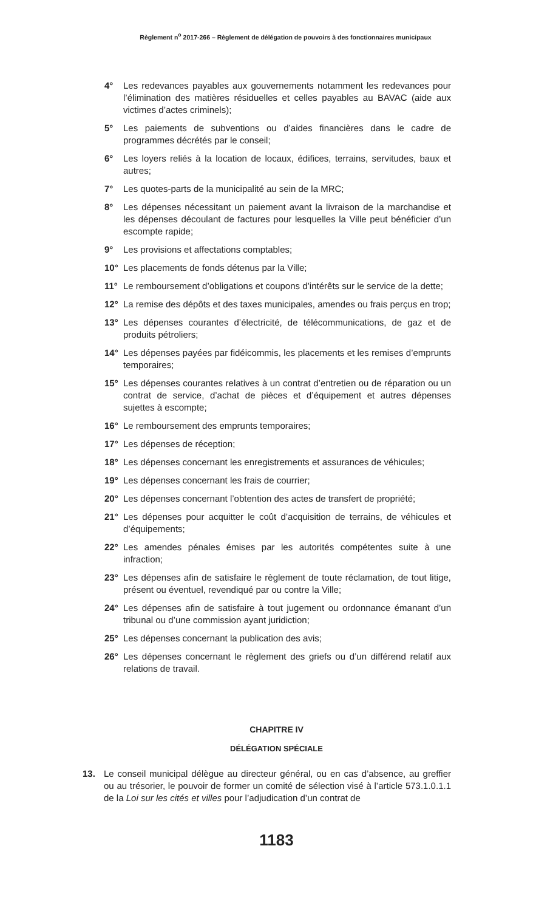Règlement n<sup>o</sup> 2017-266 – Règlement de délégation de pouvoirs à des fonctionnaires municipaux
4° Les redevances payables aux gouvernements notamment les redevances pour l’élimination des matières résiduelles et celles payables au BAVAC (aide aux victimes d’actes criminels);
5° Les paiements de subventions ou d’aides financières dans le cadre de programmes décrétés par le conseil;
6° Les loyers reliés à la location de locaux, édifices, terrains, servitudes, baux et autres;
7° Les quotes-parts de la municipalité au sein de la MRC;
8° Les dépenses nécessitant un paiement avant la livraison de la marchandise et les dépenses découlant de factures pour lesquelles la Ville peut bénéficier d’un escompte rapide;
9° Les provisions et affectations comptables;
10° Les placements de fonds détenus par la Ville;
11° Le remboursement d’obligations et coupons d’intérêts sur le service de la dette;
12° La remise des dépôts et des taxes municipales, amendes ou frais perçus en trop;
13° Les dépenses courantes d’électricité, de télécommunications, de gaz et de produits pétroliers;
14° Les dépenses payées par fidéicommis, les placements et les remises d’emprunts temporaires;
15° Les dépenses courantes relatives à un contrat d’entretien ou de réparation ou un contrat de service, d’achat de pièces et d’équipement et autres dépenses sujettes à escompte;
16° Le remboursement des emprunts temporaires;
17° Les dépenses de réception;
18° Les dépenses concernant les enregistrements et assurances de véhicules;
19° Les dépenses concernant les frais de courrier;
20° Les dépenses concernant l’obtention des actes de transfert de propriété;
21° Les dépenses pour acquitter le coût d’acquisition de terrains, de véhicules et d’équipements;
22° Les amendes pénales émises par les autorités compétentes suite à une infraction;
23° Les dépenses afin de satisfaire le règlement de toute réclamation, de tout litige, présent ou éventuel, revendiqué par ou contre la Ville;
24° Les dépenses afin de satisfaire à tout jugement ou ordonnance émanant d’un tribunal ou d’une commission ayant juridiction;
25° Les dépenses concernant la publication des avis;
26° Les dépenses concernant le règlement des griefs ou d’un différend relatif aux relations de travail.
CHAPITRE IV
DÉLÉGATION SPÉCIALE
13. Le conseil municipal délègue au directeur général, ou en cas d’absence, au greffier ou au trésorier, le pouvoir de former un comité de sélection visé à l’article 573.1.0.1.1 de la Loi sur les cités et villes pour l’adjudication d’un contrat de
1183